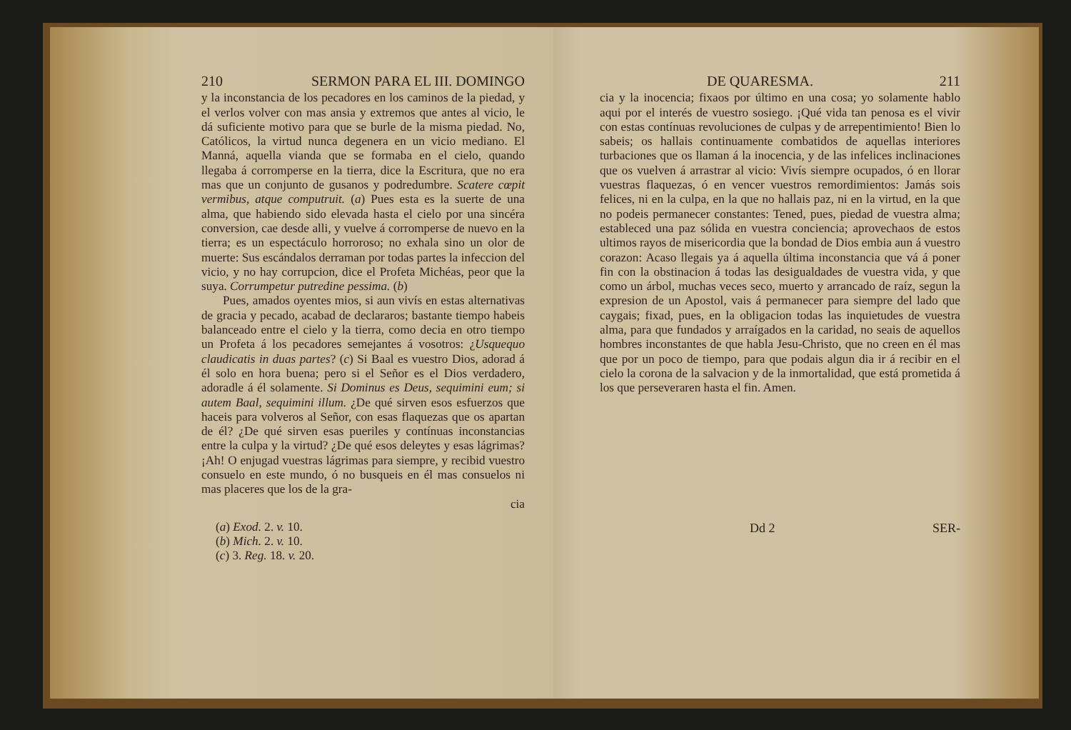210 SERMON PARA EL III. DOMINGO
y la inconstancia de los pecadores en los caminos de la piedad, y el verlos volver con mas ansia y extremos que antes al vicio, le dá suficiente motivo para que se burle de la misma piedad. No, Católicos, la virtud nunca degenera en un vicio mediano. El Manná, aquella vianda que se formaba en el cielo, quando llegaba á corromperse en la tierra, dice la Escritura, que no era mas que un conjunto de gusanos y podredumbre. Scatere cœpit vermibus, atque computruit. (a) Pues esta es la suerte de una alma, que habiendo sido elevada hasta el cielo por una sincéra conversion, cae desde alli, y vuelve á corromperse de nuevo en la tierra; es un espectáculo horroroso; no exhala sino un olor de muerte: Sus escándalos derraman por todas partes la infeccion del vicio, y no hay corrupcion, dice el Profeta Michéas, peor que la suya. Corrumpetur putredine pessima. (b)
Pues, amados oyentes mios, si aun vivís en estas alternativas de gracia y pecado, acabad de declararos; bastante tiempo habeis balanceado entre el cielo y la tierra, como decia en otro tiempo un Profeta á los pecadores semejantes á vosotros: ¿Usquequo claudicatis in duas partes? (c) Si Baal es vuestro Dios, adorad á él solo en hora buena; pero si el Señor es el Dios verdadero, adoradle á él solamente. Si Dominus es Deus, sequimini eum; si autem Baal, sequimini illum. ¿De qué sirven esos esfuerzos que haceis para volveros al Señor, con esas flaquezas que os apartan de él? ¿De qué sirven esas pueriles y contínuas inconstancias entre la culpa y la virtud? ¿De qué esos deleytes y esas lágrimas? ¡Ah! O enjugad vuestras lágrimas para siempre, y recibid vuestro consuelo en este mundo, ó no busqueis en él mas consuelos ni mas placeres que los de la gra-
cia
(a) Exod. 2. v. 10.
(b) Mich. 2. v. 10.
(c) 3. Reg. 18. v. 20.
DE QUARESMA. 211
cia y la inocencia; fixaos por último en una cosa; yo solamente hablo aqui por el interés de vuestro sosiego. ¡Qué vida tan penosa es el vivir con estas contínuas revoluciones de culpas y de arrepentimiento! Bien lo sabeis; os hallais continuamente combatidos de aquellas interiores turbaciones que os llaman á la inocencia, y de las infelices inclinaciones que os vuelven á arrastrar al vicio: Vivís siempre ocupados, ó en llorar vuestras flaquezas, ó en vencer vuestros remordimientos: Jamás sois felices, ni en la culpa, en la que no hallais paz, ni en la virtud, en la que no podeis permanecer constantes: Tened, pues, piedad de vuestra alma; estableced una paz sólida en vuestra conciencia; aprovechaos de estos ultimos rayos de misericordia que la bondad de Dios embia aun á vuestro corazon: Acaso llegais ya á aquella última inconstancia que vá á poner fin con la obstinacion á todas las desigualdades de vuestra vida, y que como un árbol, muchas veces seco, muerto y arrancado de raíz, segun la expresion de un Apostol, vais á permanecer para siempre del lado que caygais; fixad, pues, en la obligacion todas las inquietudes de vuestra alma, para que fundados y arraígados en la caridad, no seais de aquellos hombres inconstantes de que habla Jesu-Christo, que no creen en él mas que por un poco de tiempo, para que podais algun dia ir á recibir en el cielo la corona de la salvacion y de la inmortalidad, que está prometida á los que perseveraren hasta el fin. Amen.
Dd 2 SER-